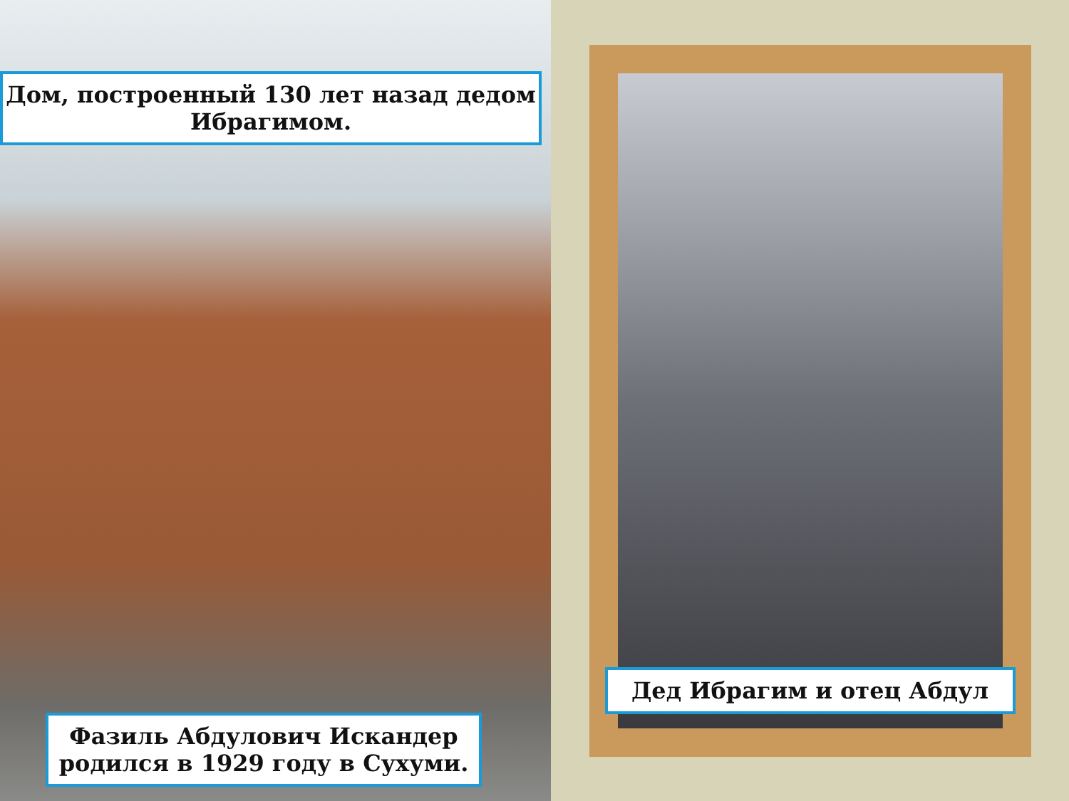Дом, построенный 130 лет назад дедом Ибрагимом.
Фазиль Абдулович Искандер родился в 1929 году в Сухуми.
Дед Ибрагим и отец Абдул